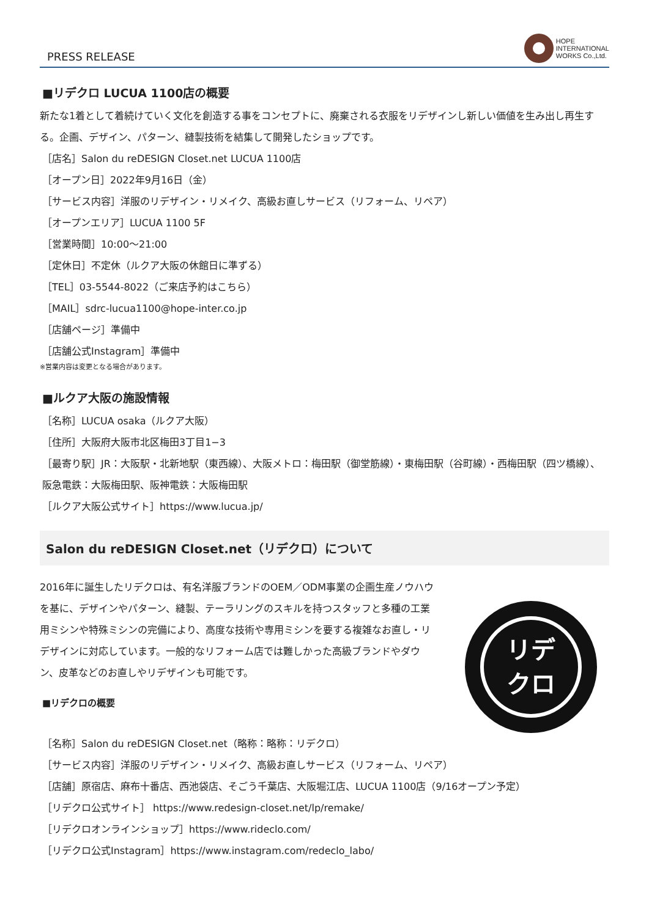PRESS RELEASE
HOPE
INTERNATIONAL
WORKS Co.,Ltd.
■リデクロ LUCUA 1100店の概要
新たな1着として着続けていく文化を創造する事をコンセプトに、廃棄される衣服をリデザインし新しい価値を生み出し再生する。企画、デザイン、パターン、縫製技術を結集して開発したショップです。
［店名］Salon du reDESIGN Closet.net LUCUA 1100店
［オープン日］2022年9月16日（金）
［サービス内容］洋服のリデザイン・リメイク、高級お直しサービス（リフォーム、リペア）
［オープンエリア］LUCUA 1100 5F
［営業時間］10:00～21:00
［定休日］不定休（ルクア大阪の休館日に準ずる）
［TEL］03-5544-8022（ご来店予約はこちら）
［MAIL］sdrc-lucua1100@hope-inter.co.jp
［店舗ページ］準備中
［店舗公式Instagram］準備中
※営業内容は変更となる場合があります。
■ルクア大阪の施設情報
［名称］LUCUA osaka（ルクア大阪）
［住所］大阪府大阪市北区梅田3丁目1−3
［最寄り駅］JR：大阪駅・北新地駅（東西線）、大阪メトロ：梅田駅（御堂筋線）・東梅田駅（谷町線）・西梅田駅（四ツ橋線）、阪急電鉄：大阪梅田駅、阪神電鉄：大阪梅田駅
［ルクア大阪公式サイト］https://www.lucua.jp/
Salon du reDESIGN Closet.net（リデクロ）について
2016年に誕生したリデクロは、有名洋服ブランドのOEM／ODM事業の企画生産ノウハウを基に、デザインやパターン、縫製、テーラリングのスキルを持つスタッフと多種の工業用ミシンや特殊ミシンの完備により、高度な技術や専用ミシンを要する複雑なお直し・リデザインに対応しています。一般的なリフォーム店では難しかった高級ブランドやダウン、皮革などのお直しやリデザインも可能です。
■リデクロの概要
リデ
クロ
［名称］Salon du reDESIGN Closet.net（略称：略称：リデクロ）
［サービス内容］洋服のリデザイン・リメイク、高級お直しサービス（リフォーム、リペア）
［店舗］原宿店、麻布十番店、西池袋店、そごう千葉店、大阪堀江店、LUCUA 1100店（9/16オープン予定）
［リデクロ公式サイト］ https://www.redesign-closet.net/lp/remake/
［リデクロオンラインショップ］https://www.rideclo.com/
［リデクロ公式Instagram］https://www.instagram.com/redeclo_labo/